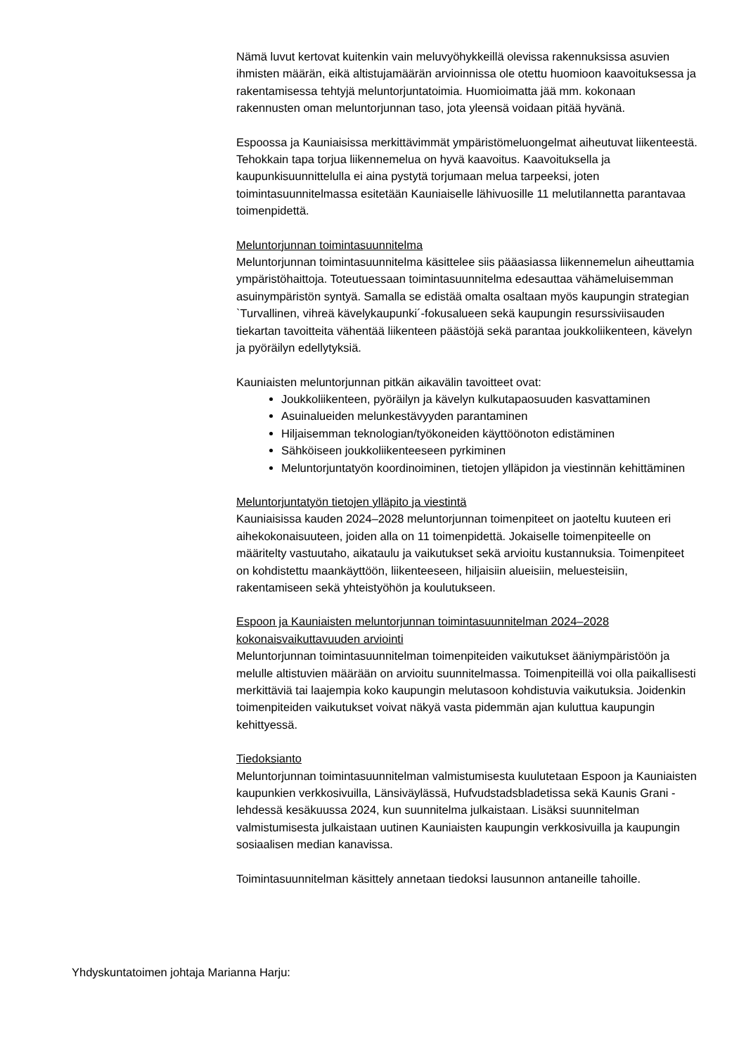Nämä luvut kertovat kuitenkin vain meluvyöhykkeillä olevissa rakennuksissa asuvien ihmisten määrän, eikä altistujamäärän arvioinnissa ole otettu huomioon kaavoituksessa ja rakentamisessa tehtyjä meluntorjuntatoimia. Huomioimatta jää mm. kokonaan rakennusten oman meluntorjunnan taso, jota yleensä voidaan pitää hyvänä.
Espoossa ja Kauniaisissa merkittävimmät ympäristömeluongelmat aiheutuvat liikenteestä. Tehokkain tapa torjua liikennemelua on hyvä kaavoitus. Kaavoituksella ja kaupunkisuunnittelulla ei aina pystytä torjumaan melua tarpeeksi, joten toimintasuunnitelmassa esitetään Kauniaiselle lähivuosille 11 melutilannetta parantavaa toimenpidettä.
Meluntorjunnan toimintasuunnitelma
Meluntorjunnan toimintasuunnitelma käsittelee siis pääasiassa liikennemelun aiheuttamia ympäristöhaittoja. Toteutuessaan toimintasuunnitelma edesauttaa vähämeluisemman asuinympäristön syntyä. Samalla se edistää omalta osaltaan myös kaupungin strategian `Turvallinen, vihreä kävelykaupunki´-fokusalueen sekä kaupungin resurssiviisauden tiekartan tavoitteita vähentää liikenteen päästöjä sekä parantaa joukkoliikenteen, kävelyn ja pyöräilyn edellytyksiä.
Kauniaisten meluntorjunnan pitkän aikavälin tavoitteet ovat:
Joukkoliikenteen, pyöräilyn ja kävelyn kulkutapaosuuden kasvattaminen
Asuinalueiden melunkestävyyden parantaminen
Hiljaisemman teknologian/työkoneiden käyttöönoton edistäminen
Sähköiseen joukkoliikenteeseen pyrkiminen
Meluntorjuntatyön koordinoiminen, tietojen ylläpidon ja viestinnän kehittäminen
Meluntorjuntatyön tietojen ylläpito ja viestintä
Kauniaisissa kauden 2024–2028 meluntorjunnan toimenpiteet on jaoteltu kuuteen eri aihekokonaisuuteen, joiden alla on 11 toimenpidettä. Jokaiselle toimenpiteelle on määritelty vastuutaho, aikataulu ja vaikutukset sekä arvioitu kustannuksia. Toimenpiteet on kohdistettu maankäyttöön, liikenteeseen, hiljaisiin alueisiin, meluesteisiin, rakentamiseen sekä yhteistyöhön ja koulutukseen.
Espoon ja Kauniaisten meluntorjunnan toimintasuunnitelman 2024–2028 kokonaisvaikuttavuuden arviointi
Meluntorjunnan toimintasuunnitelman toimenpiteiden vaikutukset ääniympäristöön ja melulle altistuvien määrään on arvioitu suunnitelmassa. Toimenpiteillä voi olla paikallisesti merkittäviä tai laajempia koko kaupungin melutasoon kohdistuvia vaikutuksia. Joidenkin toimenpiteiden vaikutukset voivat näkyä vasta pidemmän ajan kuluttua kaupungin kehittyessä.
Tiedoksianto
Meluntorjunnan toimintasuunnitelman valmistumisesta kuulutetaan Espoon ja Kauniaisten kaupunkien verkkosivuilla, Länsiväylässä, Hufvudstadsbladetissa sekä Kaunis Grani -lehdessä kesäkuussa 2024, kun suunnitelma julkaistaan. Lisäksi suunnitelman valmistumisesta julkaistaan uutinen Kauniaisten kaupungin verkkosivuilla ja kaupungin sosiaalisen median kanavissa.
Toimintasuunnitelman käsittely annetaan tiedoksi lausunnon antaneille tahoille.
Yhdyskuntatoimen johtaja Marianna Harju: